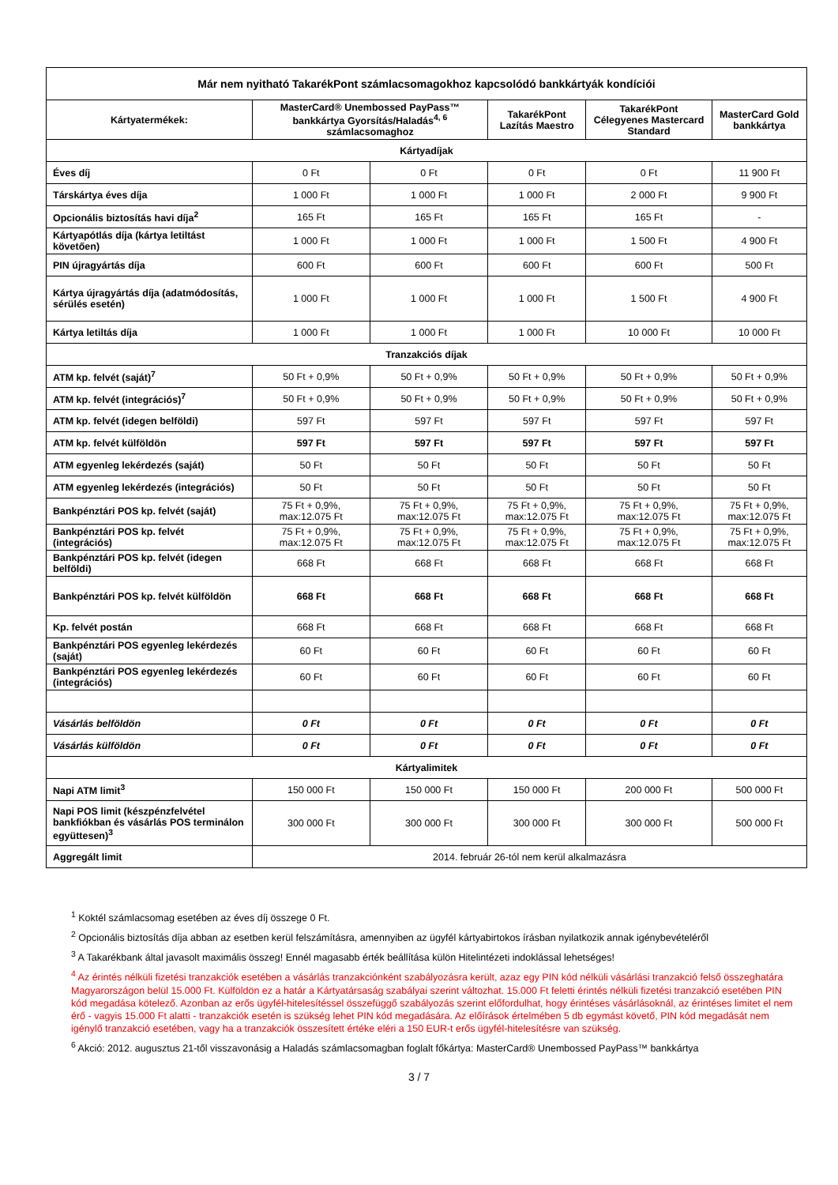| Már nem nyitható TakarékPont számlacsomagokhoz kapcsolódó bankkártyák kondíciói | | | | | |
| --- | --- | --- | --- | --- | --- |
| Kártyatermékek: | MasterCard® Unembossed PayPass™ bankkártya Gyorsítás/Haladás<sup>4, 6</sup> számlacsomaghoz | | TakarékPont Lazítás Maestro | TakarékPont Célegyenes Mastercard Standard | MasterCard Gold bankkártya |
| Kártyadíjak | | | | | |
| Éves díj | 0 Ft | 0 Ft | 0 Ft | 0 Ft | 11 900 Ft |
| Társkártya éves díja | 1 000 Ft | 1 000 Ft | 1 000 Ft | 2 000 Ft | 9 900 Ft |
| Opcionális biztosítás havi díja<sup>2</sup> | 165 Ft | 165 Ft | 165 Ft | 165 Ft | - |
| Kártyapótlás díja (kártya letiltást követően) | 1 000 Ft | 1 000 Ft | 1 000 Ft | 1 500 Ft | 4 900 Ft |
| PIN újragyártás díja | 600 Ft | 600 Ft | 600 Ft | 600 Ft | 500 Ft |
| Kártya újragyártás díja (adatmódosítás, sérülés esetén) | 1 000 Ft | 1 000 Ft | 1 000 Ft | 1 500 Ft | 4 900 Ft |
| Kártya letiltás díja | 1 000 Ft | 1 000 Ft | 1 000 Ft | 10 000 Ft | 10 000 Ft |
| Tranzakciós díjak | | | | | |
| ATM kp. felvét (saját)<sup>7</sup> | 50 Ft + 0,9% | 50 Ft + 0,9% | 50 Ft + 0,9% | 50 Ft + 0,9% | 50 Ft + 0,9% |
| ATM kp. felvét (integrációs)<sup>7</sup> | 50 Ft + 0,9% | 50 Ft + 0,9% | 50 Ft + 0,9% | 50 Ft + 0,9% | 50 Ft + 0,9% |
| ATM kp. felvét (idegen belföldi) | 597 Ft | 597 Ft | 597 Ft | 597 Ft | 597 Ft |
| ATM kp. felvét külföldön | 597 Ft | 597 Ft | 597 Ft | 597 Ft | 597 Ft |
| ATM egyenleg lekérdezés (saját) | 50 Ft | 50 Ft | 50 Ft | 50 Ft | 50 Ft |
| ATM egyenleg lekérdezés (integrációs) | 50 Ft | 50 Ft | 50 Ft | 50 Ft | 50 Ft |
| Bankpénztári POS kp. felvét (saját) | 75 Ft + 0,9%, max:12.075 Ft | 75 Ft + 0,9%, max:12.075 Ft | 75 Ft + 0,9%, max:12.075 Ft | 75 Ft + 0,9%, max:12.075 Ft | 75 Ft + 0,9%, max:12.075 Ft |
| Bankpénztári POS kp. felvét (integrációs) | 75 Ft + 0,9%, max:12.075 Ft | 75 Ft + 0,9%, max:12.075 Ft | 75 Ft + 0,9%, max:12.075 Ft | 75 Ft + 0,9%, max:12.075 Ft | 75 Ft + 0,9%, max:12.075 Ft |
| Bankpénztári POS kp. felvét (idegen belföldi) | 668 Ft | 668 Ft | 668 Ft | 668 Ft | 668 Ft |
| Bankpénztári POS kp. felvét külföldön | 668 Ft | 668 Ft | 668 Ft | 668 Ft | 668 Ft |
| Kp. felvét postán | 668 Ft | 668 Ft | 668 Ft | 668 Ft | 668 Ft |
| Bankpénztári POS egyenleg lekérdezés (saját) | 60 Ft | 60 Ft | 60 Ft | 60 Ft | 60 Ft |
| Bankpénztári POS egyenleg lekérdezés (integrációs) | 60 Ft | 60 Ft | 60 Ft | 60 Ft | 60 Ft |
| Vásárlás belföldön | 0 Ft | 0 Ft | 0 Ft | 0 Ft | 0 Ft |
| Vásárlás külföldön | 0 Ft | 0 Ft | 0 Ft | 0 Ft | 0 Ft |
| Kártyalimitek | | | | | |
| Napi ATM limit<sup>3</sup> | 150 000 Ft | 150 000 Ft | 150 000 Ft | 200 000 Ft | 500 000 Ft |
| Napi POS limit (készpénzfelvétel bankfiókban és vásárlás POS terminálon együttesen)<sup>3</sup> | 300 000 Ft | 300 000 Ft | 300 000 Ft | 300 000 Ft | 500 000 Ft |
| Aggregált limit | 2014. február 26-tól nem kerül alkalmazásra | | | | |
<sup>1</sup> Koktél számlacsomag esetében az éves díj összege 0 Ft.
<sup>2</sup> Opcionális biztosítás díja abban az esetben kerül felszámításra, amennyiben az ügyfél kártyabirtokos írásban nyilatkozik annak igénybevételéről
<sup>3</sup> A Takarékbank által javasolt maximális összeg! Ennél magasabb érték beállítása külön Hitelintézeti indoklással lehetséges!
<sup>4</sup> Az érintés nélküli fizetési tranzakciók esetében a vásárlás tranzakciónként szabályozásra került, azaz egy PIN kód nélküli vásárlási tranzakció felső összeghatára Magyarországon belül 15.000 Ft. Külföldön ez a határ a Kártyatársaság szabályai szerint változhat. 15.000 Ft feletti érintés nélküli fizetési tranzakció esetében PIN kód megadása kötelező. Azonban az erős ügyfél-hitelesítéssel összefüggő szabályozás szerint előfordulhat, hogy érintéses vásárlásoknál, az érintéses limitet el nem érő - vagyis 15.000 Ft alatti - tranzakciók esetén is szükség lehet PIN kód megadására. Az előírások értelmében 5 db egymást követő, PIN kód megadását nem igénylő tranzakció esetében, vagy ha a tranzakciók összesített értéke eléri a 150 EUR-t erős ügyfél-hitelesítésre van szükség.
<sup>6</sup> Akció: 2012. augusztus 21-től visszavonásig a Haladás számlacsomagban foglalt főkártya: MasterCard® Unembossed PayPass™ bankkártya
3 / 7